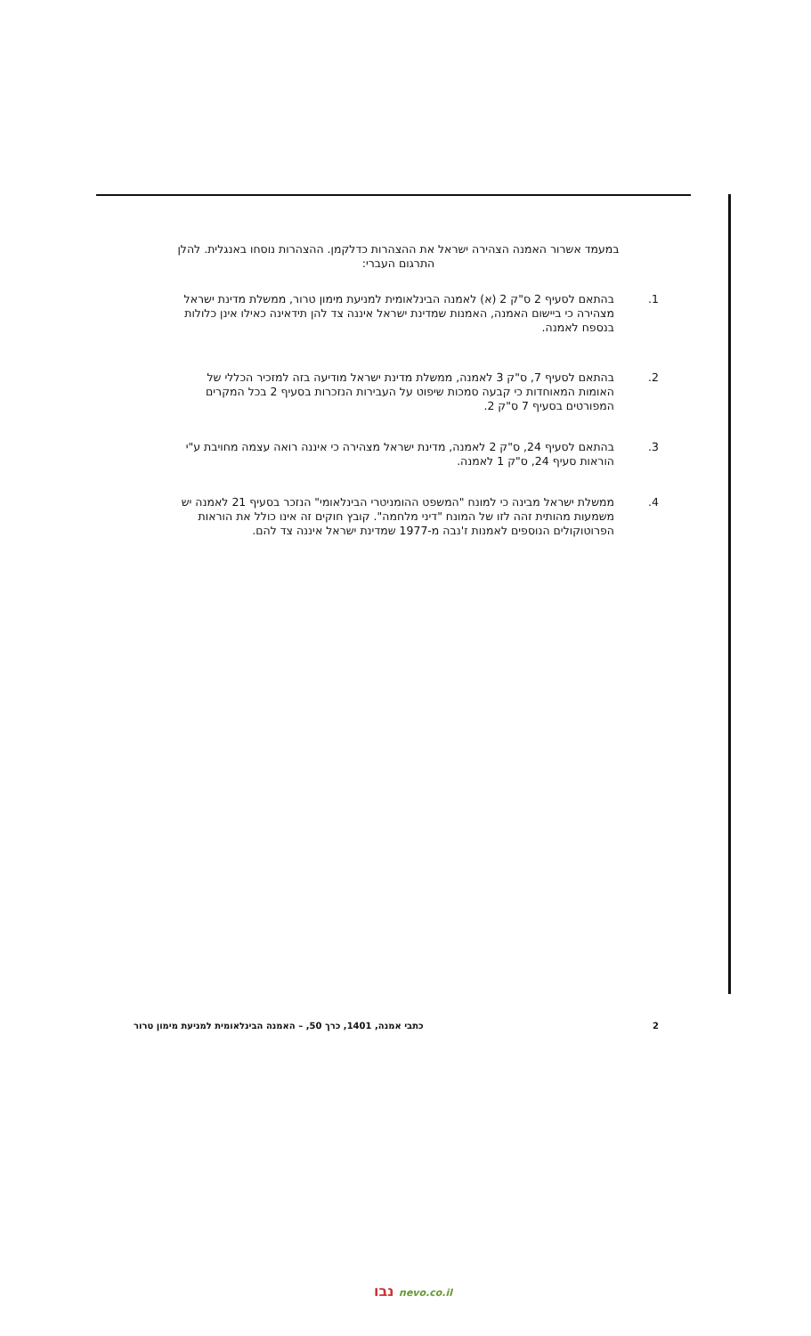במעמד אשרור האמנה הצהירה ישראל את ההצהרות כדלקמן. ההצהרות נוסחו באנגלית. להלן התרגום העברי:
1. בהתאם לסעיף 2 ס"ק 2 (א) לאמנה הבינלאומית למניעת מימון טרור, ממשלת מדינת ישראל מצהירה כי ביישום האמנה, האמנות שמדינת ישראל איננה צד להן תידאינה כאילו אינן כלולות בנספח לאמנה.
2. בהתאם לסעיף 7, ס"ק 3 לאמנה, ממשלת מדינת ישראל מודיעה בזה למזכיר הכללי של האומות המאוחדות כי קבעה סמכות שיפוט על העבירות הנזכרות בסעיף 2 בכל המקרים המפורטים בסעיף 7 ס"ק 2.
3. בהתאם לסעיף 24, ס"ק 2 לאמנה, מדינת ישראל מצהירה כי איננה רואה עצמה מחויבת ע"י הוראות סעיף 24, ס"ק 1 לאמנה.
4. ממשלת ישראל מבינה כי למונח "המשפט ההומניטרי הבינלאומי" הנזכר בסעיף 21 לאמנה יש משמעות מהותית זהה לזו של המונח "דיני מלחמה". קובץ חוקים זה אינו כולל את הוראות הפרוטוקולים הנוספים לאמנות ז'נבה מ-1977 שמדינת ישראל איננה צד להם.
2 כתבי אמנה, 1401, כרך 50, – האמנה הבינלאומית למניעת מימון טרור
נבו nevo.co.il